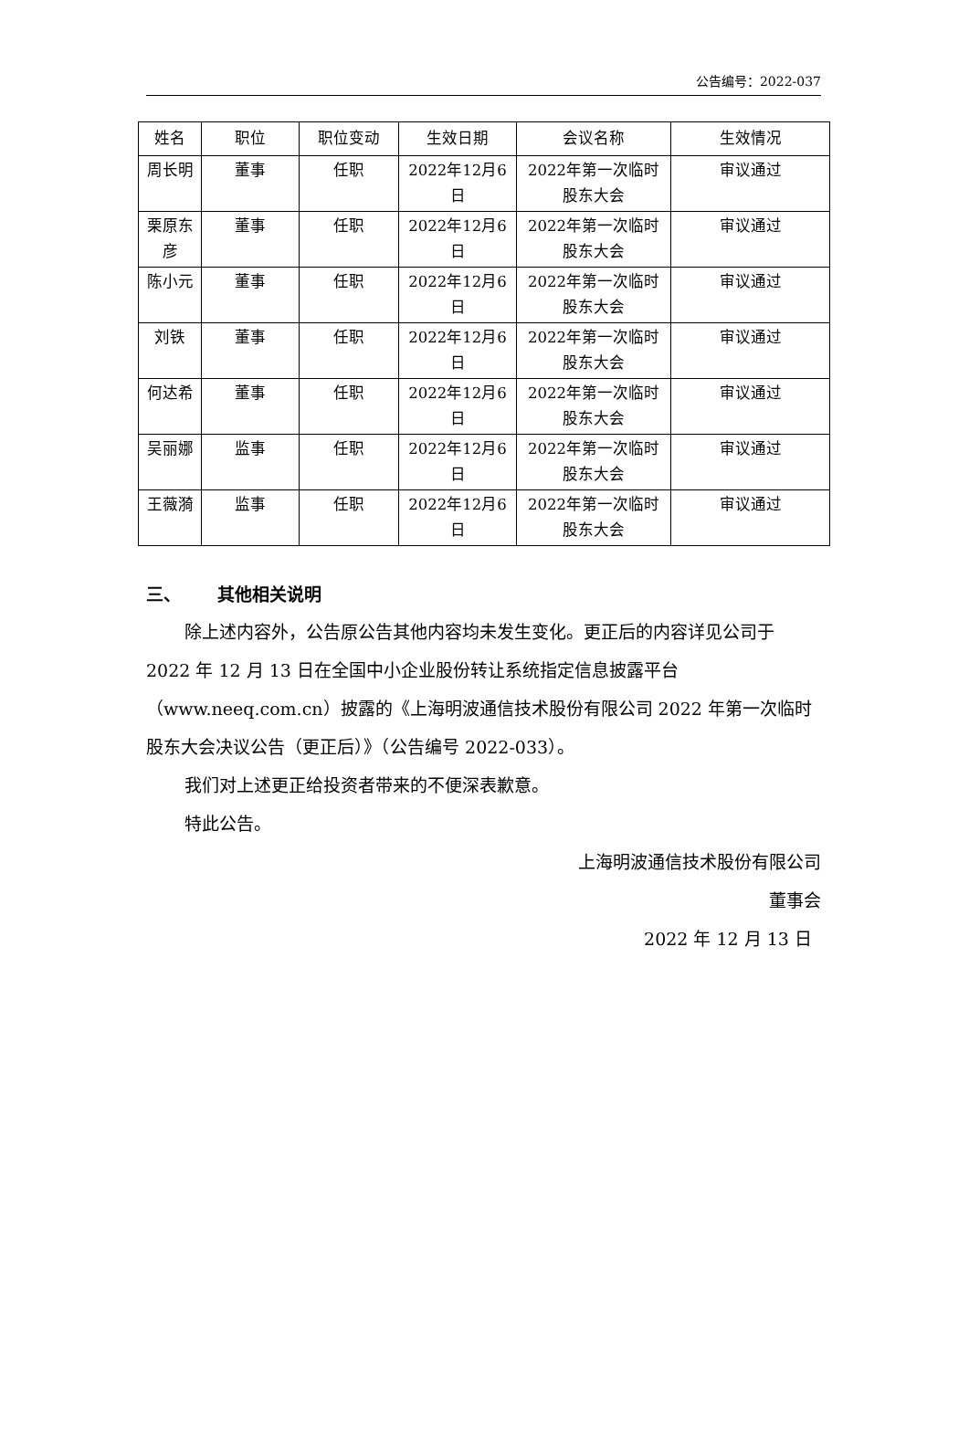公告编号：2022-037
| 姓名 | 职位 | 职位变动 | 生效日期 | 会议名称 | 生效情况 |
| --- | --- | --- | --- | --- | --- |
| 周长明 | 董事 | 任职 | 2022年12月6日 | 2022年第一次临时股东大会 | 审议通过 |
| 栗原东彦 | 董事 | 任职 | 2022年12月6日 | 2022年第一次临时股东大会 | 审议通过 |
| 陈小元 | 董事 | 任职 | 2022年12月6日 | 2022年第一次临时股东大会 | 审议通过 |
| 刘铁 | 董事 | 任职 | 2022年12月6日 | 2022年第一次临时股东大会 | 审议通过 |
| 何达希 | 董事 | 任职 | 2022年12月6日 | 2022年第一次临时股东大会 | 审议通过 |
| 吴丽娜 | 监事 | 任职 | 2022年12月6日 | 2022年第一次临时股东大会 | 审议通过 |
| 王薇漪 | 监事 | 任职 | 2022年12月6日 | 2022年第一次临时股东大会 | 审议通过 |
三、 其他相关说明
除上述内容外，公告原公告其他内容均未发生变化。更正后的内容详见公司于 2022 年 12 月 13 日在全国中小企业股份转让系统指定信息披露平台（www.neeq.com.cn）披露的《上海明波通信技术股份有限公司 2022 年第一次临时股东大会决议公告（更正后）》（公告编号 2022-033）。
我们对上述更正给投资者带来的不便深表歉意。
特此公告。
上海明波通信技术股份有限公司
董事会
2022 年 12 月 13 日